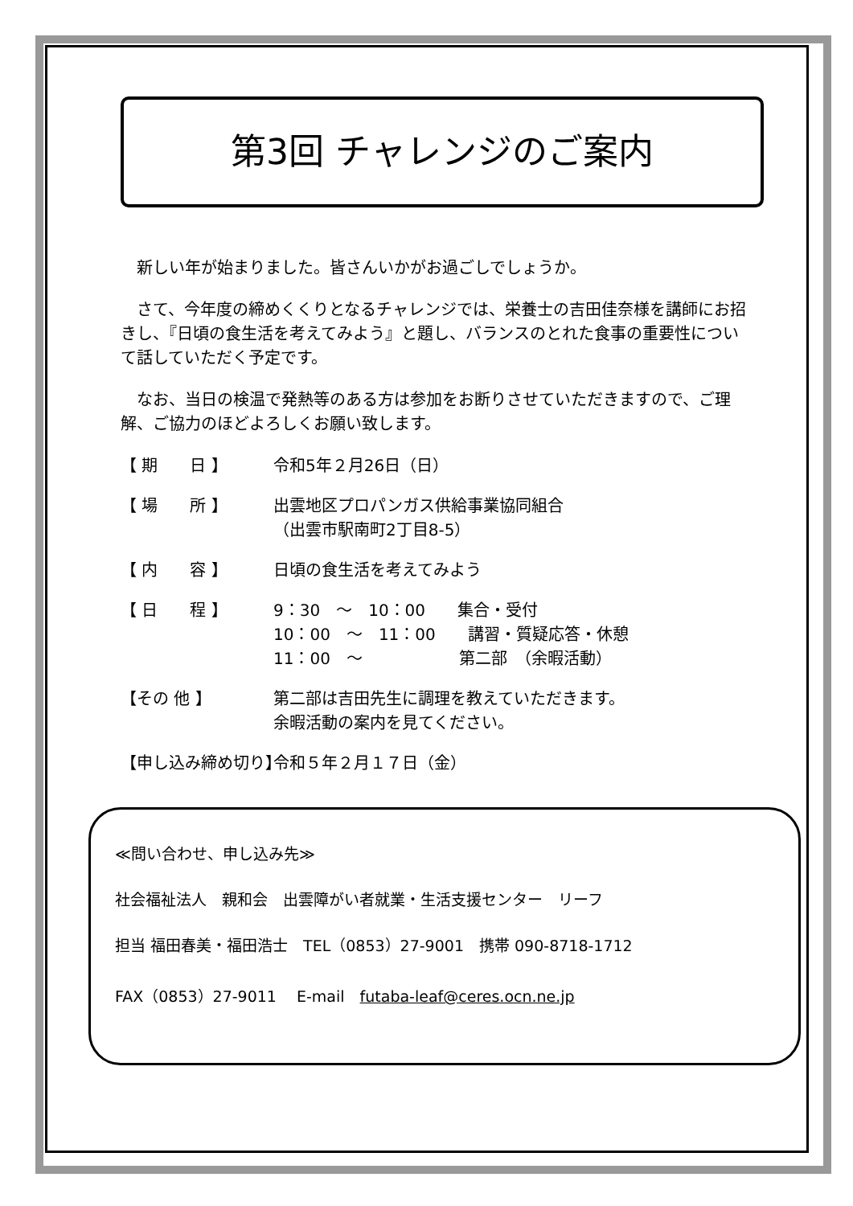第3回 チャレンジのご案内
　新しい年が始まりました。皆さんいかがお過ごしでしょうか。
　さて、今年度の締めくくりとなるチャレンジでは、栄養士の吉田佳奈様を講師にお招きし、『日頃の食生活を考えてみよう』と題し、バランスのとれた食事の重要性について話していただく予定です。
　なお、当日の検温で発熱等のある方は参加をお断りさせていただきますので、ご理解、ご協力のほどよろしくお願い致します。
【 期　　日 】 令和5年２月26日（日）
【 場　　所 】 出雲地区プロパンガス供給事業協同組合
（出雲市駅南町2丁目8-5）
【 内　　容 】 日頃の食生活を考えてみよう
【 日　　程 】 9：30　～　10：00　　集合・受付
10：00　～　11：00　　講習・質疑応答・休憩
11：00　～　　　　　　第二部　（余暇活動）
【その 他 】 第二部は吉田先生に調理を教えていただきます。
余暇活動の案内を見てください。
【申し込み締め切り】 令和５年２月１７日（金）
≪問い合わせ、申し込み先≫
社会福祉法人　親和会　出雲障がい者就業・生活支援センター　リーフ
担当 福田春美・福田浩士　TEL（0853）27-9001　携帯 090-8718-1712
FAX（0853）27-9011　 E-mail　futaba-leaf@ceres.ocn.ne.jp